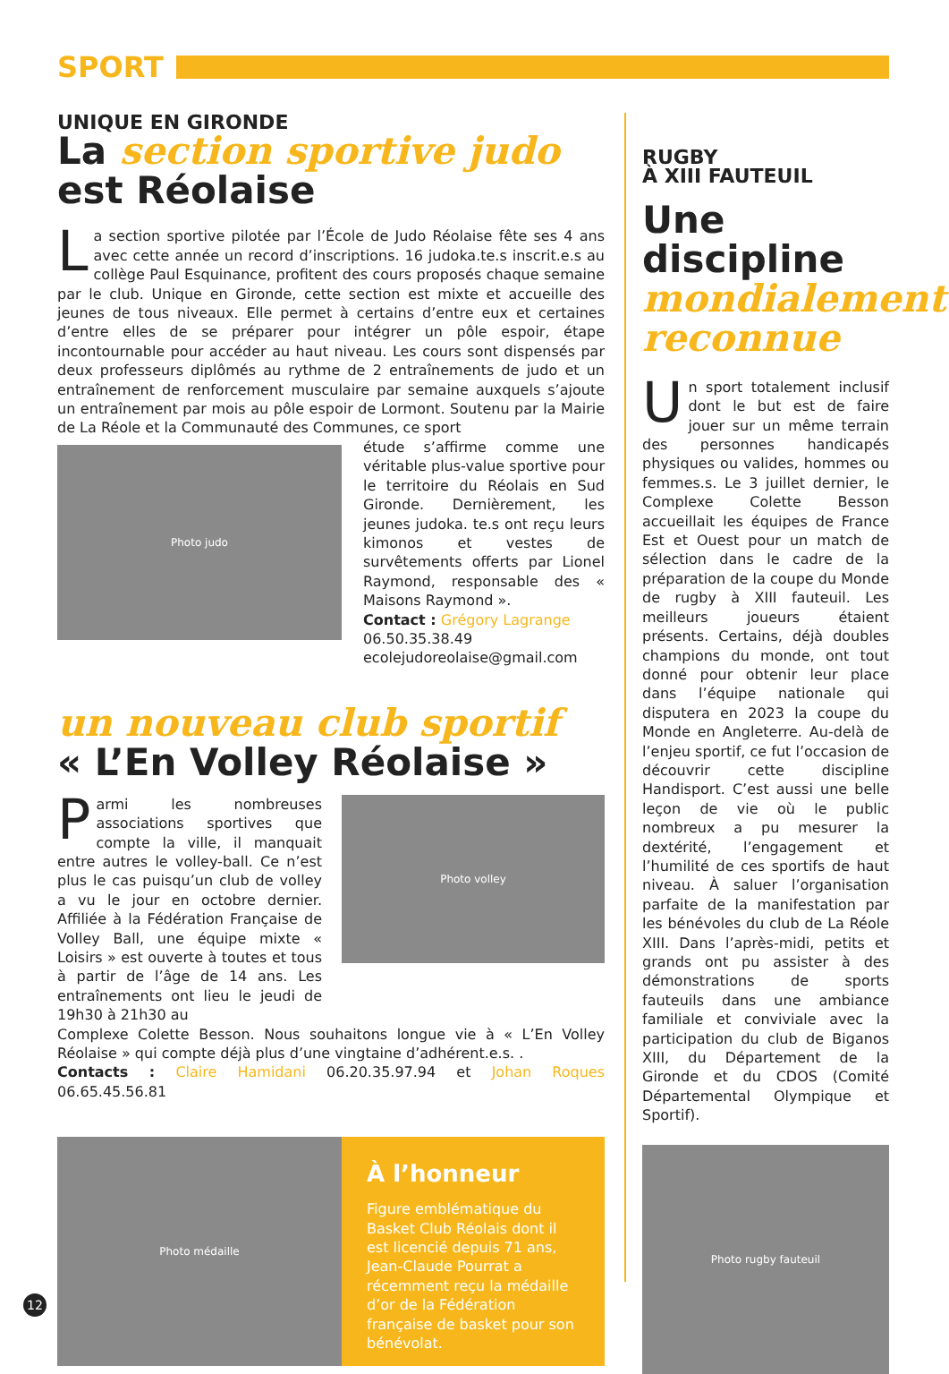SPORT
UNIQUE EN GIRONDE
La section sportive judo
est Réolaise
La section sportive pilotée par l’École de Judo Réolaise fête ses 4 ans avec cette année un record d’inscriptions. 16 judoka.te.s inscrit.e.s au collège Paul Esquinance, profitent des cours proposés chaque semaine par le club. Unique en Gironde, cette section est mixte et accueille des jeunes de tous niveaux. Elle permet à certains d’entre eux et certaines d’entre elles de se préparer pour intégrer un pôle espoir, étape incontournable pour accéder au haut niveau. Les cours sont dispensés par deux professeurs diplômés au rythme de 2 entraînements de judo et un entraînement de renforcement musculaire par semaine auxquels s’ajoute un entraînement par mois au pôle espoir de Lormont. Soutenu par la Mairie de La Réole et la Communauté des Communes, ce sport
Photo judo
étude s’affirme comme une véritable plus-value sportive pour le territoire du Réolais en Sud Gironde. Dernièrement, les jeunes judoka. te.s ont reçu leurs kimonos et vestes de survêtements offerts par Lionel Raymond, responsable des « Maisons Raymond ».
Contact : Grégory Lagrange
06.50.35.38.49
ecolejudoreolaise@gmail.com
un nouveau club sportif
« L’En Volley Réolaise »
Parmi les nombreuses associations sportives que compte la ville, il manquait entre autres le volley-ball. Ce n’est plus le cas puisqu’un club de volley a vu le jour en octobre dernier. Affiliée à la Fédération Française de Volley Ball, une équipe mixte « Loisirs » est ouverte à toutes et tous à partir de l’âge de 14 ans. Les entraînements ont lieu le jeudi de 19h30 à 21h30 au
Photo volley
Complexe Colette Besson. Nous souhaitons longue vie à « L’En Volley Réolaise » qui compte déjà plus d’une vingtaine d’adhérent.e.s. .
Contacts : Claire Hamidani 06.20.35.97.94 et Johan Roques 06.65.45.56.81
Photo médaille
À l’honneur
Figure emblématique du Basket Club Réolais dont il est licencié depuis 71 ans, Jean-Claude Pourrat a récemment reçu la médaille d’or de la Fédération française de basket pour son bénévolat.
RUGBY
À XIII FAUTEUIL
Une
discipline
mondialement reconnue
Un sport totalement inclusif dont le but est de faire jouer sur un même terrain des personnes handicapés physiques ou valides, hommes ou femmes.s. Le 3 juillet dernier, le Complexe Colette Besson accueillait les équipes de France Est et Ouest pour un match de sélection dans le cadre de la préparation de la coupe du Monde de rugby à XIII fauteuil. Les meilleurs joueurs étaient présents. Certains, déjà doubles champions du monde, ont tout donné pour obtenir leur place dans l’équipe nationale qui disputera en 2023 la coupe du Monde en Angleterre. Au-delà de l’enjeu sportif, ce fut l’occasion de découvrir cette discipline Handisport. C’est aussi une belle leçon de vie où le public nombreux a pu mesurer la dextérité, l’engagement et l’humilité de ces sportifs de haut niveau. À saluer l’organisation parfaite de la manifestation par les bénévoles du club de La Réole XIII. Dans l’après-midi, petits et grands ont pu assister à des démonstrations de sports fauteuils dans une ambiance familiale et conviviale avec la participation du club de Biganos XIII, du Département de la Gironde et du CDOS (Comité Départemental Olympique et Sportif).
Photo rugby fauteuil
12